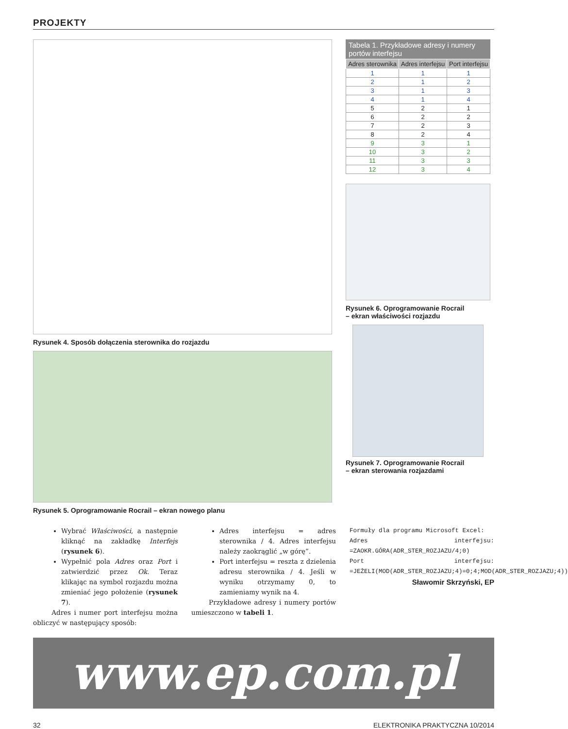PROJEKTY
Rysunek 4. Sposób dołączenia sterownika do rozjazdu
Rysunek 5. Oprogramowanie Rocrail – ekran nowego planu
Tabela 1. Przykładowe adresy i numery portów interfejsu
| Adres sterownika | Adres interfejsu | Port interfejsu |
| --- | --- | --- |
| 1 | 1 | 1 |
| 2 | 1 | 2 |
| 3 | 1 | 3 |
| 4 | 1 | 4 |
| 5 | 2 | 1 |
| 6 | 2 | 2 |
| 7 | 2 | 3 |
| 8 | 2 | 4 |
| 9 | 3 | 1 |
| 10 | 3 | 2 |
| 11 | 3 | 3 |
| 12 | 3 | 4 |
Rysunek 6. Oprogramowanie Rocrail
– ekran właściwości rozjazdu
Rysunek 7. Oprogramowanie Rocrail
– ekran sterowania rozjazdami
Wybrać Właściwości, a następnie kliknąć na zakładkę Interfejs (rysunek 6).
Wypełnić pola Adres oraz Port i zatwierdzić przez Ok. Teraz klikając na symbol rozjazdu można zmieniać jego położenie (rysunek 7).
Adres i numer port interfejsu można obliczyć w następujący sposób:
Adres interfejsu = adres sterownika / 4. Adres interfejsu należy zaokrąglić „w górę”.
Port interfejsu = reszta z dzielenia adresu sterownika / 4. Jeśli w wyniku otrzymamy 0, to zamieniamy wynik na 4.
Przykładowe adresy i numery portów umieszczono w tabeli 1.
Formuły dla programu Microsoft Excel:
Adres interfejsu: =ZAOKR.GÓRA(ADR_STER_ROZJAZU/4;0)
Port interfejsu: =JEŻELI(MOD(ADR_STER_ROZJAZU;4)=0;4;MOD(ADR_STER_ROZJAZU;4))
Sławomir Skrzyński, EP
www.ep.com.pl
32 ELEKTRONIKA PRAKTYCZNA 10/2014